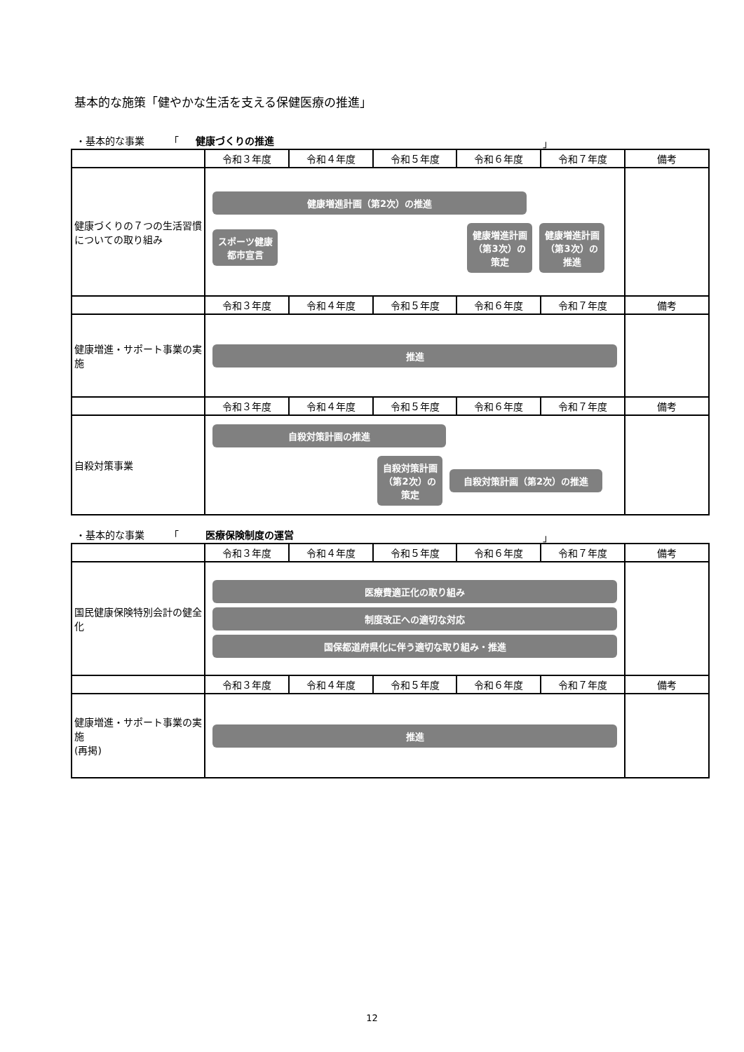基本的な施策「健やかな生活を支える保健医療の推進」
・基本的な事業　　　「 健康づくりの推進 」
| | 令和３年度 | 令和４年度 | 令和５年度 | 令和６年度 | 令和７年度 | 備考 |
| --- | --- | --- | --- | --- | --- | --- |
| 健康づくりの７つの生活習慣についての取り組み | 健康増進計画（第2次）の推進 スポーツ健康都市宣言 健康増進計画（第3次）の策定 健康増進計画（第3次）の推進 | | | | | |
| | 令和３年度 | 令和４年度 | 令和５年度 | 令和６年度 | 令和７年度 | 備考 |
| 健康増進・サポート事業の実施 | 推進 | | | | | |
| | 令和３年度 | 令和４年度 | 令和５年度 | 令和６年度 | 令和７年度 | 備考 |
| 自殺対策事業 | 自殺対策計画の推進 自殺対策計画（第2次）の策定 自殺対策計画（第2次）の推進 | | | | | |
・基本的な事業　　　「 　医療保険制度の運営 」
| | 令和３年度 | 令和４年度 | 令和５年度 | 令和６年度 | 令和７年度 | 備考 |
| --- | --- | --- | --- | --- | --- | --- |
| 国民健康保険特別会計の健全化 | 医療費適正化の取り組み 制度改正への適切な対応 国保都道府県化に伴う適切な取り組み・推進 | | | | | |
| | 令和３年度 | 令和４年度 | 令和５年度 | 令和６年度 | 令和７年度 | 備考 |
| 健康増進・サポート事業の実施 (再掲) | 推進 | | | | | |
12